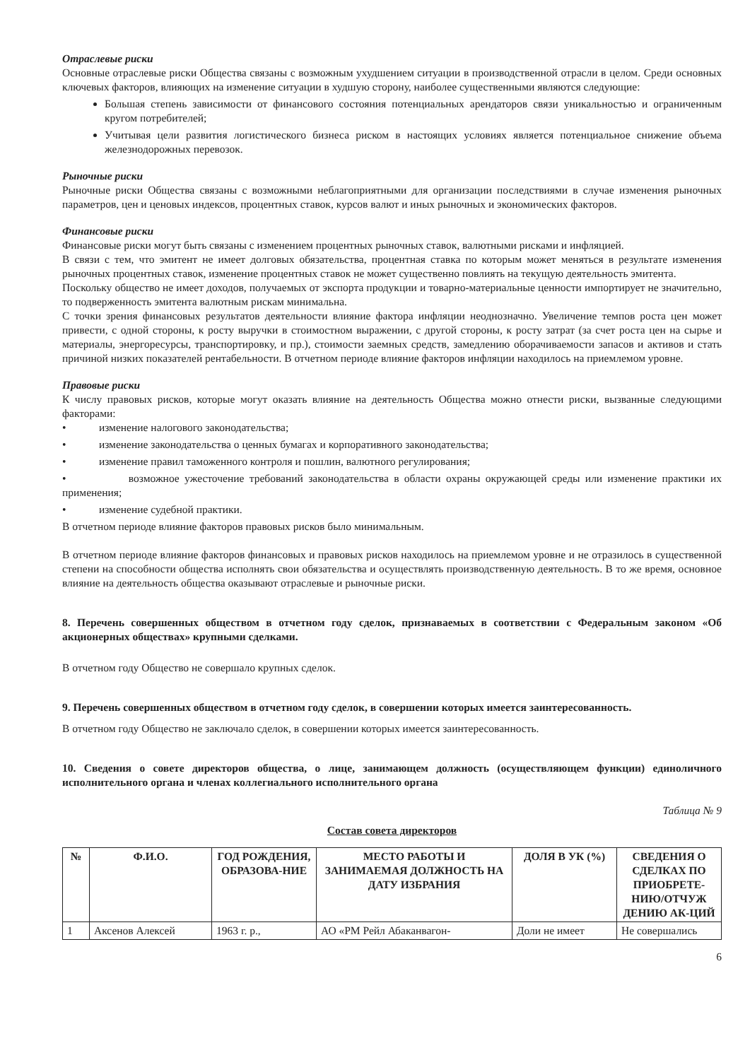Отраслевые риски
Основные отраслевые риски Общества связаны с возможным ухудшением ситуации в производственной отрасли в целом. Среди основных ключевых факторов, влияющих на изменение ситуации в худшую сторону, наиболее существенными являются следующие:
Большая степень зависимости от финансового состояния потенциальных арендаторов связи уникальностью и ограниченным кругом потребителей;
Учитывая цели развития логистического бизнеса риском в настоящих условиях является потенциальное снижение объема железнодорожных перевозок.
Рыночные риски
Рыночные риски Общества связаны с возможными неблагоприятными для организации последствиями в случае изменения рыночных параметров, цен и ценовых индексов, процентных ставок, курсов валют и иных рыночных и экономических факторов.
Финансовые риски
Финансовые риски могут быть связаны с изменением процентных рыночных ставок, валютными рисками и инфляцией.
В связи с тем, что эмитент не имеет долговых обязательства, процентная ставка по которым может меняться в результате изменения рыночных процентных ставок, изменение процентных ставок не может существенно повлиять на текущую деятельность эмитента.
Поскольку общество не имеет доходов, получаемых от экспорта продукции и товарно-материальные ценности импортирует не значительно, то подверженность эмитента валютным рискам минимальна.
С точки зрения финансовых результатов деятельности влияние фактора инфляции неоднозначно. Увеличение темпов роста цен может привести, с одной стороны, к росту выручки в стоимостном выражении, с другой стороны, к росту затрат (за счет роста цен на сырье и материалы, энергоресурсы, транспортировку, и пр.), стоимости заемных средств, замедлению оборачиваемости запасов и активов и стать причиной низких показателей рентабельности. В отчетном периоде влияние факторов инфляции находилось на приемлемом уровне.
Правовые риски
К числу правовых рисков, которые могут оказать влияние на деятельность Общества можно отнести риски, вызванные следующими факторами:
• изменение налогового законодательства;
• изменение законодательства о ценных бумагах и корпоративного законодательства;
• изменение правил таможенного контроля и пошлин, валютного регулирования;
• возможное ужесточение требований законодательства в области охраны окружающей среды или изменение практики их применения;
• изменение судебной практики.
В отчетном периоде влияние факторов правовых рисков было минимальным.
В отчетном периоде влияние факторов финансовых и правовых рисков находилось на приемлемом уровне и не отразилось в существенной степени на способности общества исполнять свои обязательства и осуществлять производственную деятельность. В то же время, основное влияние на деятельность общества оказывают отраслевые и рыночные риски.
8. Перечень совершенных обществом в отчетном году сделок, признаваемых в соответствии с Федеральным законом «Об акционерных обществах» крупными сделками.
В отчетном году Общество не совершало крупных сделок.
9. Перечень совершенных обществом в отчетном году сделок, в совершении которых имеется заинтересованность.
В отчетном году Общество не заключало сделок, в совершении которых имеется заинтересованность.
10. Сведения о совете директоров общества, о лице, занимающем должность (осуществляющем функции) единоличного исполнительного органа и членах коллегиального исполнительного органа
Таблица № 9
Состав совета директоров
| № | Ф.И.О. | ГОД РОЖДЕНИЯ, ОБРАЗОВА-НИЕ | МЕСТО РАБОТЫ И ЗАНИМАЕМАЯ ДОЛЖНОСТЬ НА ДАТУ ИЗБРАНИЯ | ДОЛЯ В УК (%) | СВЕДЕНИЯ О СДЕЛКАХ ПО ПРИОБРЕТЕ-НИЮ/ОТЧУЖ ДЕНИЮ АК-ЦИЙ |
| --- | --- | --- | --- | --- | --- |
| 1 | Аксенов Алексей | 1963 г. р., | АО «РМ Рейл Абаканвагон- | Доли не имеет | Не совершались |
6